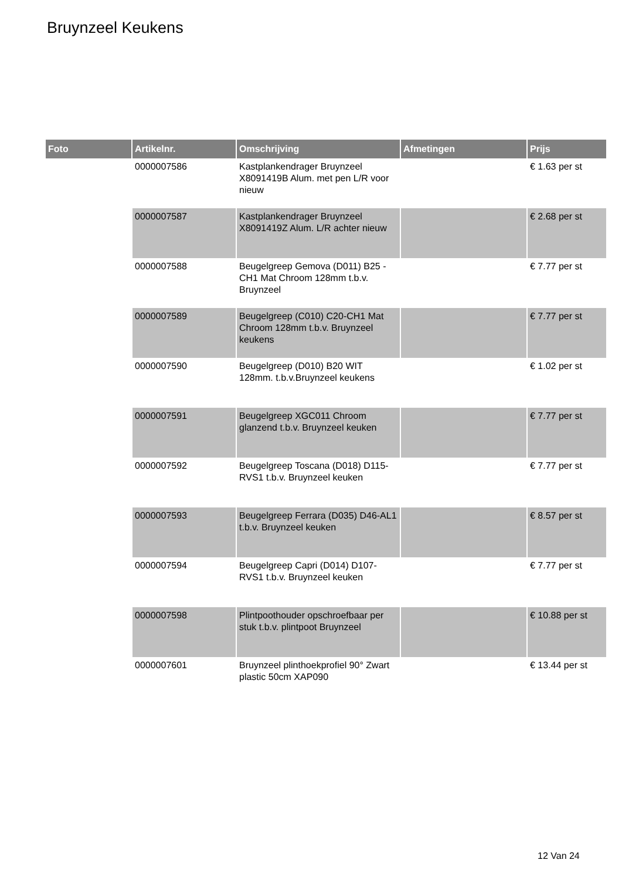Bruynzeel Keukens
| Foto | Artikelnr. | Omschrijving | Afmetingen | Prijs |
| --- | --- | --- | --- | --- |
| | 0000007586 | Kastplankendrager Bruynzeel X8091419B Alum. met pen L/R voor nieuw | | € 1.63 per st |
| | 0000007587 | Kastplankendrager Bruynzeel X8091419Z Alum. L/R achter nieuw | | € 2.68 per st |
| | 0000007588 | Beugelgreep Gemova (D011) B25 -CH1 Mat Chroom 128mm t.b.v. Bruynzeel | | € 7.77 per st |
| | 0000007589 | Beugelgreep (C010) C20-CH1 Mat Chroom 128mm t.b.v. Bruynzeel keukens | | € 7.77 per st |
| | 0000007590 | Beugelgreep (D010) B20 WIT 128mm. t.b.v.Bruynzeel keukens | | € 1.02 per st |
| | 0000007591 | Beugelgreep XGC011 Chroom glanzend t.b.v. Bruynzeel keuken | | € 7.77 per st |
| | 0000007592 | Beugelgreep Toscana (D018) D115-RVS1 t.b.v. Bruynzeel keuken | | € 7.77 per st |
| | 0000007593 | Beugelgreep Ferrara (D035) D46-AL1 t.b.v. Bruynzeel keuken | | € 8.57 per st |
| | 0000007594 | Beugelgreep Capri (D014) D107-RVS1 t.b.v. Bruynzeel keuken | | € 7.77 per st |
| | 0000007598 | Plintpoothouder opschroefbaar per stuk t.b.v. plintpoot Bruynzeel | | € 10.88 per st |
| | 0000007601 | Bruynzeel plinthoekprofiel 90° Zwart plastic 50cm XAP090 | | € 13.44 per st |
12 Van 24